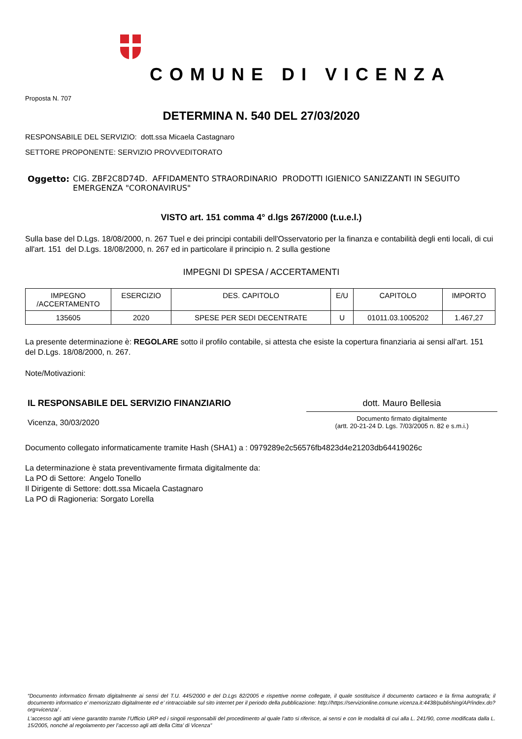COMUNE DI VICENZA
Proposta N. 707
DETERMINA N. 540 DEL 27/03/2020
RESPONSABILE DEL SERVIZIO: dott.ssa Micaela Castagnaro
SETTORE PROPONENTE: SERVIZIO PROVVEDITORATO
Oggetto: CIG. ZBF2C8D74D. AFFIDAMENTO STRAORDINARIO PRODOTTI IGIENICO SANIZZANTI IN SEGUITO EMERGENZA "CORONAVIRUS"
VISTO art. 151 comma 4° d.lgs 267/2000 (t.u.e.l.)
Sulla base del D.Lgs. 18/08/2000, n. 267 Tuel e dei principi contabili dell'Osservatorio per la finanza e contabilità degli enti locali, di cui all'art. 151 del D.Lgs. 18/08/2000, n. 267 ed in particolare il principio n. 2 sulla gestione
IMPEGNI DI SPESA / ACCERTAMENTI
| IMPEGNO /ACCERTAMENTO | ESERCIZIO | DES. CAPITOLO | E/U | CAPITOLO | IMPORTO |
| --- | --- | --- | --- | --- | --- |
| 135605 | 2020 | SPESE PER SEDI DECENTRATE | U | 01011.03.1005202 | 1.467,27 |
La presente determinazione è: REGOLARE sotto il profilo contabile, si attesta che esiste la copertura finanziaria ai sensi all'art. 151 del D.Lgs. 18/08/2000, n. 267.
Note/Motivazioni:
IL RESPONSABILE DEL SERVIZIO FINANZIARIO
Vicenza, 30/03/2020
dott. Mauro Bellesia
Documento firmato digitalmente
(artt. 20-21-24 D. Lgs. 7/03/2005 n. 82 e s.m.i.)
Documento collegato informaticamente tramite Hash (SHA1) a : 0979289e2c56576fb4823d4e21203db64419026c
La determinazione è stata preventivamente firmata digitalmente da:
La PO di Settore: Angelo Tonello
Il Dirigente di Settore: dott.ssa Micaela Castagnaro
La PO di Ragioneria: Sorgato Lorella
“Documento informatico firmato digitalmente ai sensi del T.U. 445/2000 e del D.Lgs 82/2005 e rispettive norme collegate, il quale sostituisce il documento cartaceo e la firma autografa; il documento informatico e’ memorizzato digitalmente ed e’ rintracciabile sul sito internet per il periodo della pubblicazione: http://https://servizionline.comune.vicenza.it:4438/publishing/AP/index.do?org=vicenza/ .
L’accesso agli atti viene garantito tramite l’Ufficio URP ed i singoli responsabili del procedimento al quale l’atto si riferisce, ai sensi e con le modalità di cui alla L. 241/90, come modificata dalla L. 15/2005, nonché al regolamento per l’accesso agli atti della Citta' di Vicenza”